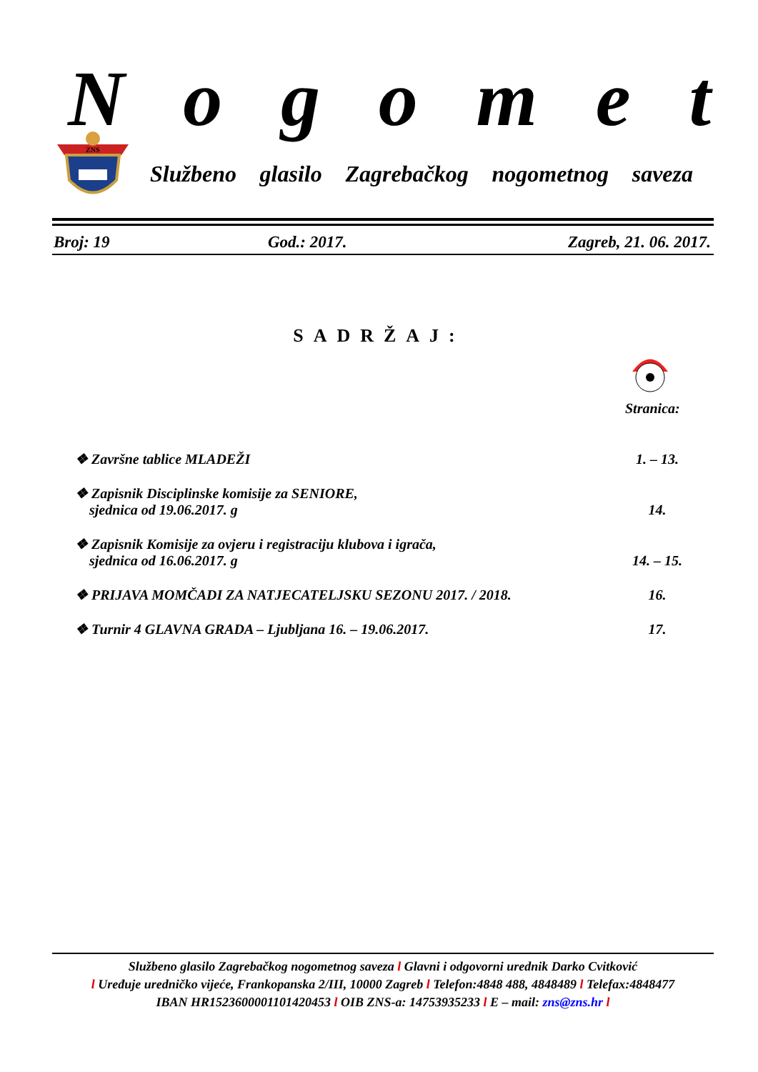Nogomet
ZNS
Službeno glasilo Zagrebačkog nogometnog saveza
Broj: 19 God.: 2017. Zagreb, 21. 06. 2017.
SADRŽAJ:
Stranica:
❖ Završne tablice MLADEŽI 1. – 13.
❖ Zapisnik Disciplinske komisije za SENIORE,
sjednica od 19.06.2017. g 14.
❖ Zapisnik Komisije za ovjeru i registraciju klubova i igrača,
sjednica od 16.06.2017. g 14. – 15.
❖ PRIJAVA MOMČADI ZA NATJECATELJSKU SEZONU 2017. / 2018. 16.
❖ Turnir 4 GLAVNA GRADA – Ljubljana 16. – 19.06.2017. 17.
Službeno glasilo Zagrebačkog nogometnog saveza l Glavni i odgovorni urednik Darko Cvitković
l Uređuje uredničko vijeće, Frankopanska 2/III, 10000 Zagreb l Telefon:4848 488, 4848489 l Telefax:4848477
IBAN HR1523600001101420453 l OIB ZNS-a: 14753935233 l E – mail: zns@zns.hr l